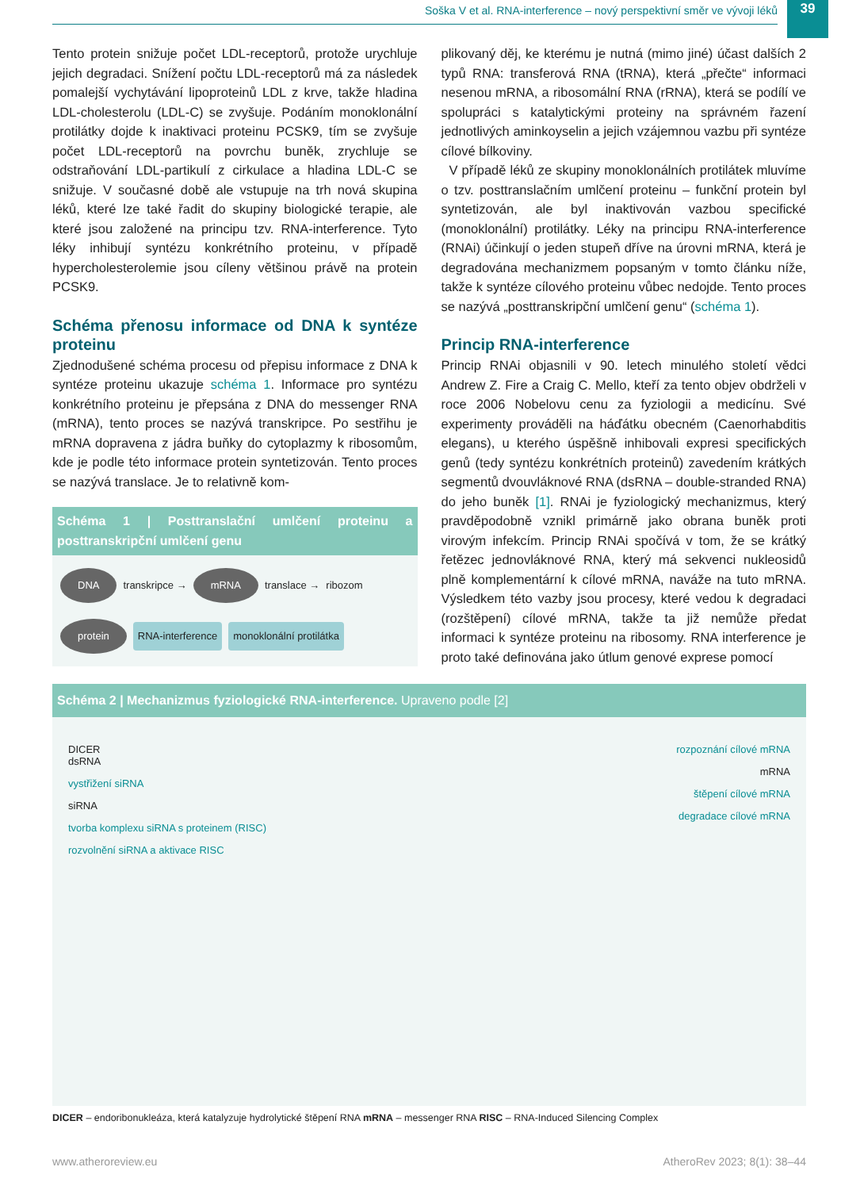Soška V et al. RNA-interference – nový perspektivní směr ve vývoji léků
39
Tento protein snižuje počet LDL-receptorů, protože urychluje jejich degradaci. Snížení počtu LDL-receptorů má za následek pomalejší vychytávání lipoproteinů LDL z krve, takže hladina LDL-cholesterolu (LDL-C) se zvyšuje. Podáním monoklonální protilátky dojde k inaktivaci proteinu PCSK9, tím se zvyšuje počet LDL-receptorů na povrchu buněk, zrychluje se odstraňování LDL-partikulí z cirkulace a hladina LDL-C se snižuje. V současné době ale vstupuje na trh nová skupina léků, které lze také řadit do skupiny biologické terapie, ale které jsou založené na principu tzv. RNA-interference. Tyto léky inhibují syntézu konkrétního proteinu, v případě hypercholesterolemie jsou cíleny většinou právě na protein PCSK9.
Schéma přenosu informace od DNA k syntéze proteinu
Zjednodušené schéma procesu od přepisu informace z DNA k syntéze proteinu ukazuje schéma 1. Informace pro syntézu konkrétního proteinu je přepsána z DNA do messenger RNA (mRNA), tento proces se nazývá transkripce. Po sestřihu je mRNA dopravena z jádra buňky do cytoplazmy k ribosomům, kde je podle této informace protein syntetizován. Tento proces se nazývá translace. Je to relativně kom-
Schéma 1 | Posttranslační umlčení proteinu a posttranskripční umlčení genu
DNA transkripce → mRNA translace → ribozom protein RNA-interference monoklonální protilátka
plikovaný děj, ke kterému je nutná (mimo jiné) účast dalších 2 typů RNA: transferová RNA (tRNA), která „přečte“ informaci nesenou mRNA, a ribosomální RNA (rRNA), která se podílí ve spolupráci s katalytickými proteiny na správném řazení jednotlivých aminkoyselin a jejich vzájemnou vazbu při syntéze cílové bílkoviny.
V případě léků ze skupiny monoklonálních protilátek mluvíme o tzv. posttranslačním umlčení proteinu – funkční protein byl syntetizován, ale byl inaktivován vazbou specifické (monoklonální) protilátky. Léky na principu RNA-interference (RNAi) účinkují o jeden stupeň dříve na úrovni mRNA, která je degradována mechanizmem popsaným v tomto článku níže, takže k syntéze cílového proteinu vůbec nedojde. Tento proces se nazývá „posttranskripční umlčení genu“ (schéma 1).
Princip RNA-interference
Princip RNAi objasnili v 90. letech minulého století vědci Andrew Z. Fire a Craig C. Mello, kteří za tento objev obdrželi v roce 2006 Nobelovu cenu za fyziologii a medicínu. Své experimenty prováděli na háďátku obecném (Caenorhabditis elegans), u kterého úspěšně inhibovali expresi specifických genů (tedy syntézu konkrétních proteinů) zavedením krátkých segmentů dvouvláknové RNA (dsRNA – double-stranded RNA) do jeho buněk [1]. RNAi je fyziologický mechanizmus, který pravděpodobně vznikl primárně jako obrana buněk proti virovým infekcím. Princip RNAi spočívá v tom, že se krátký řetězec jednovláknové RNA, který má sekvenci nukleosidů plně komplementární k cílové mRNA, naváže na tuto mRNA. Výsledkem této vazby jsou procesy, které vedou k degradaci (rozštěpení) cílové mRNA, takže ta již nemůže předat informaci k syntéze proteinu na ribosomy. RNA interference je proto také definována jako útlum genové exprese pomocí
Schéma 2 | Mechanizmus fyziologické RNA-interference. Upraveno podle [2]
DICER
dsRNA
vystřižení siRNA
siRNA
tvorba komplexu siRNA s proteinem (RISC)
rozvolnění siRNA a aktivace RISC
rozpoznání cílové mRNA
mRNA
štěpení cílové mRNA
degradace cílové mRNA
DICER – endoribonukleáza, která katalyzuje hydrolytické štěpení RNA mRNA – messenger RNA RISC – RNA-Induced Silencing Complex
www.atheroreview.eu AtheroRev 2023; 8(1): 38–44